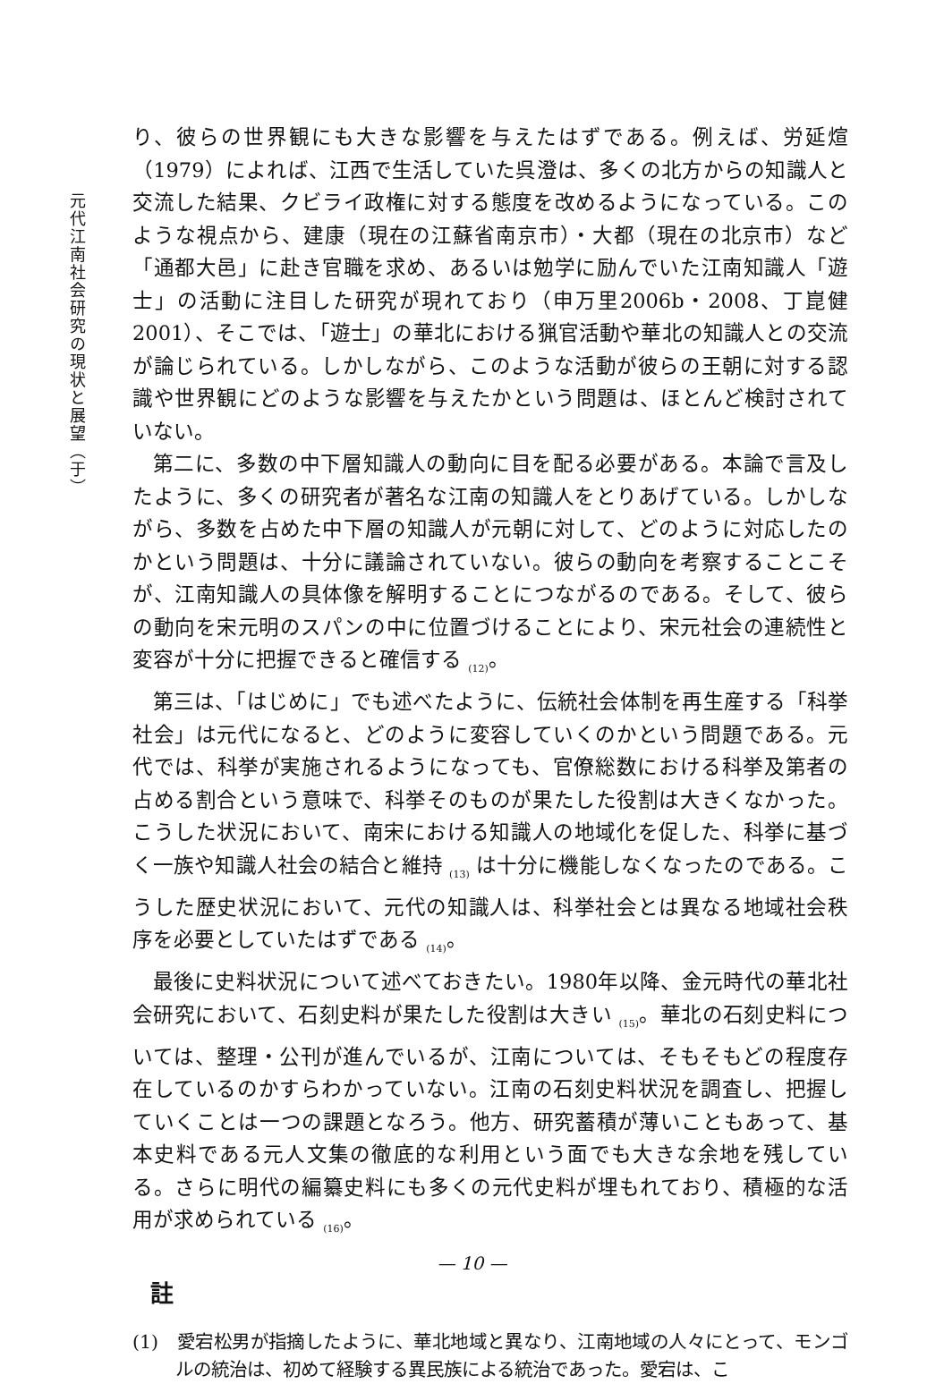元代江南社会研究の現状と展望（于）
り、彼らの世界観にも大きな影響を与えたはずである。例えば、労延煊（1979）によれば、江西で生活していた呉澄は、多くの北方からの知識人と交流した結果、クビライ政権に対する態度を改めるようになっている。このような視点から、建康（現在の江蘇省南京市）・大都（現在の北京市）など「通都大邑」に赴き官職を求め、あるいは勉学に励んでいた江南知識人「遊士」の活動に注目した研究が現れており（申万里2006b・2008、丁崑健2001）、そこでは、「遊士」の華北における猟官活動や華北の知識人との交流が論じられている。しかしながら、このような活動が彼らの王朝に対する認識や世界観にどのような影響を与えたかという問題は、ほとんど検討されていない。
第二に、多数の中下層知識人の動向に目を配る必要がある。本論で言及したように、多くの研究者が著名な江南の知識人をとりあげている。しかしながら、多数を占めた中下層の知識人が元朝に対して、どのように対応したのかという問題は、十分に議論されていない。彼らの動向を考察することこそが、江南知識人の具体像を解明することにつながるのである。そして、彼らの動向を宋元明のスパンの中に位置づけることにより、宋元社会の連続性と変容が十分に把握できると確信する <sub>(12)</sub>。
第三は、「はじめに」でも述べたように、伝統社会体制を再生産する「科挙社会」は元代になると、どのように変容していくのかという問題である。元代では、科挙が実施されるようになっても、官僚総数における科挙及第者の占める割合という意味で、科挙そのものが果たした役割は大きくなかった。こうした状況において、南宋における知識人の地域化を促した、科挙に基づく一族や知識人社会の結合と維持 <sub>(13)</sub> は十分に機能しなくなったのである。こうした歴史状況において、元代の知識人は、科挙社会とは異なる地域社会秩序を必要としていたはずである <sub>(14)</sub>。
最後に史料状況について述べておきたい。1980年以降、金元時代の華北社会研究において、石刻史料が果たした役割は大きい <sub>(15)</sub>。華北の石刻史料については、整理・公刊が進んでいるが、江南については、そもそもどの程度存在しているのかすらわかっていない。江南の石刻史料状況を調査し、把握していくことは一つの課題となろう。他方、研究蓄積が薄いこともあって、基本史料である元人文集の徹底的な利用という面でも大きな余地を残している。さらに明代の編纂史料にも多くの元代史料が埋もれており、積極的な活用が求められている <sub>(16)</sub>。
註
(1)　愛宕松男が指摘したように、華北地域と異なり、江南地域の人々にとって、モンゴルの統治は、初めて経験する異民族による統治であった。愛宕は、こ
— 10 —